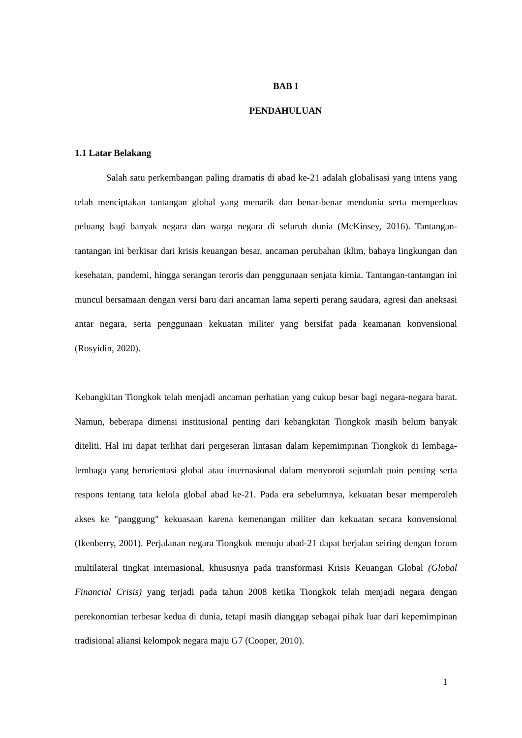BAB I
PENDAHULUAN
1.1 Latar Belakang
Salah satu perkembangan paling dramatis di abad ke-21 adalah globalisasi yang intens yang telah menciptakan tantangan global yang menarik dan benar-benar mendunia serta memperluas peluang bagi banyak negara dan warga negara di seluruh dunia (McKinsey, 2016). Tantangan-tantangan ini berkisar dari krisis keuangan besar, ancaman perubahan iklim, bahaya lingkungan dan kesehatan, pandemi, hingga serangan teroris dan penggunaan senjata kimia. Tantangan-tantangan ini muncul bersamaan dengan versi baru dari ancaman lama seperti perang saudara, agresi dan aneksasi antar negara, serta penggunaan kekuatan militer yang bersifat pada keamanan konvensional (Rosyidin, 2020).
Kebangkitan Tiongkok telah menjadi ancaman perhatian yang cukup besar bagi negara-negara barat. Namun, beberapa dimensi institusional penting dari kebangkitan Tiongkok masih belum banyak diteliti. Hal ini dapat terlihat dari pergeseran lintasan dalam kepemimpinan Tiongkok di lembaga-lembaga yang berorientasi global atau internasional dalam menyoroti sejumlah poin penting serta respons tentang tata kelola global abad ke-21. Pada era sebelumnya, kekuatan besar memperoleh akses ke "panggung" kekuasaan karena kemenangan militer dan kekuatan secara konvensional (Ikenberry, 2001). Perjalanan negara Tiongkok menuju abad-21 dapat berjalan seiring dengan forum multilateral tingkat internasional, khususnya pada transformasi Krisis Keuangan Global (Global Financial Crisis) yang terjadi pada tahun 2008 ketika Tiongkok telah menjadi negara dengan perekonomian terbesar kedua di dunia, tetapi masih dianggap sebagai pihak luar dari kepemimpinan tradisional aliansi kelompok negara maju G7 (Cooper, 2010).
1